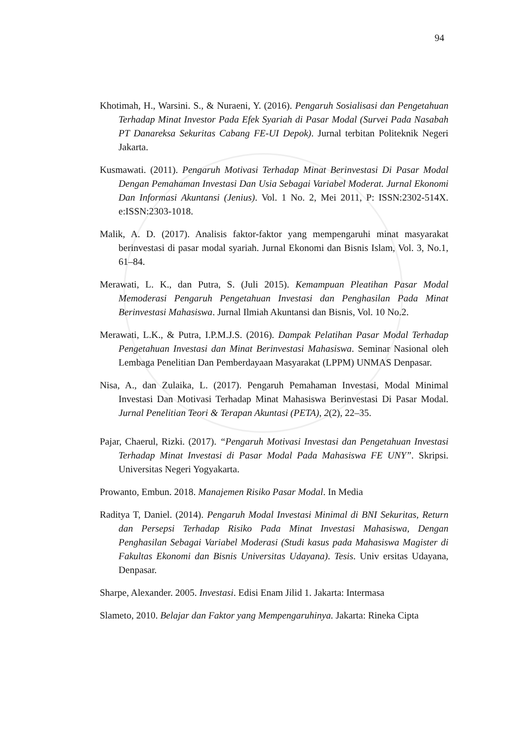94
Khotimah, H., Warsini. S., & Nuraeni, Y. (2016). Pengaruh Sosialisasi dan Pengetahuan Terhadap Minat Investor Pada Efek Syariah di Pasar Modal (Survei Pada Nasabah PT Danareksa Sekuritas Cabang FE-UI Depok). Jurnal terbitan Politeknik Negeri Jakarta.
Kusmawati. (2011). Pengaruh Motivasi Terhadap Minat Berinvestasi Di Pasar Modal Dengan Pemahaman Investasi Dan Usia Sebagai Variabel Moderat. Jurnal Ekonomi Dan Informasi Akuntansi (Jenius). Vol. 1 No. 2, Mei 2011, P: ISSN:2302-514X. e:ISSN:2303-1018.
Malik, A. D. (2017). Analisis faktor-faktor yang mempengaruhi minat masyarakat berinvestasi di pasar modal syariah. Jurnal Ekonomi dan Bisnis Islam, Vol. 3, No.1, 61–84.
Merawati, L. K., dan Putra, S. (Juli 2015). Kemampuan Pleatihan Pasar Modal Memoderasi Pengaruh Pengetahuan Investasi dan Penghasilan Pada Minat Berinvestasi Mahasiswa. Jurnal Ilmiah Akuntansi dan Bisnis, Vol. 10 No.2.
Merawati, L.K., & Putra, I.P.M.J.S. (2016). Dampak Pelatihan Pasar Modal Terhadap Pengetahuan Investasi dan Minat Berinvestasi Mahasiswa. Seminar Nasional oleh Lembaga Penelitian Dan Pemberdayaan Masyarakat (LPPM) UNMAS Denpasar.
Nisa, A., dan Zulaika, L. (2017). Pengaruh Pemahaman Investasi, Modal Minimal Investasi Dan Motivasi Terhadap Minat Mahasiswa Berinvestasi Di Pasar Modal. Jurnal Penelitian Teori & Terapan Akuntasi (PETA), 2(2), 22–35.
Pajar, Chaerul, Rizki. (2017). “Pengaruh Motivasi Investasi dan Pengetahuan Investasi Terhadap Minat Investasi di Pasar Modal Pada Mahasiswa FE UNY”. Skripsi. Universitas Negeri Yogyakarta.
Prowanto, Embun. 2018. Manajemen Risiko Pasar Modal. In Media
Raditya T, Daniel. (2014). Pengaruh Modal Investasi Minimal di BNI Sekuritas, Return dan Persepsi Terhadap Risiko Pada Minat Investasi Mahasiswa, Dengan Penghasilan Sebagai Variabel Moderasi (Studi kasus pada Mahasiswa Magister di Fakultas Ekonomi dan Bisnis Universitas Udayana). Tesis. Univ ersitas Udayana, Denpasar.
Sharpe, Alexander. 2005. Investasi. Edisi Enam Jilid 1. Jakarta: Intermasa
Slameto, 2010. Belajar dan Faktor yang Mempengaruhinya. Jakarta: Rineka Cipta